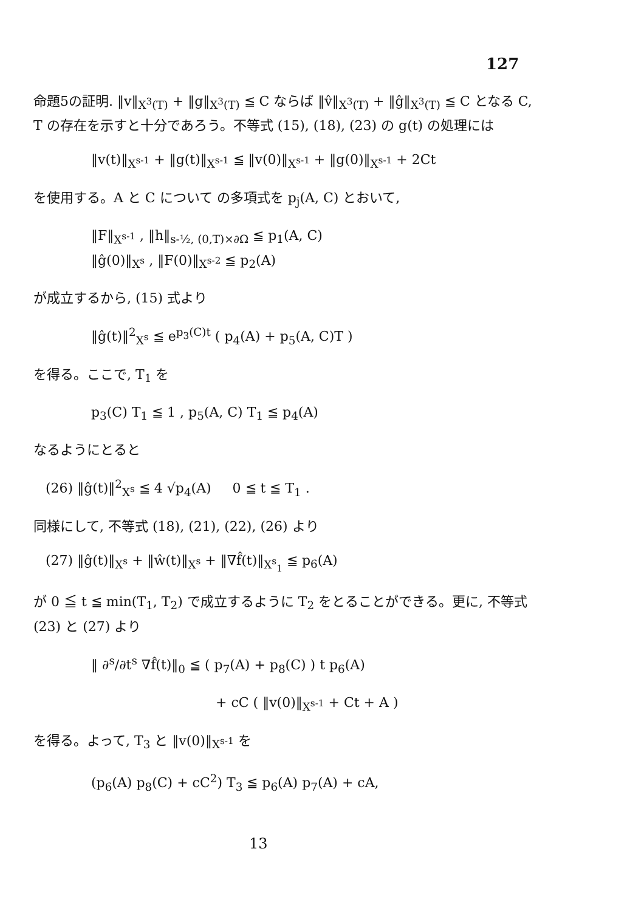127
命題5の証明. ‖v‖<sub>X<sup>3</sup>(T)</sub> + ‖g‖<sub>X<sup>3</sup>(T)</sub> ≦ C ならば ‖v̂‖<sub>X<sup>3</sup>(T)</sub> + ‖ĝ‖<sub>X<sup>3</sup>(T)</sub> ≦ C となる C, T の存在を示すと十分であろう。不等式 (15), (18), (23) の g(t) の処理には
‖v(t)‖<sub>X<sup>s-1</sup></sub> + ‖g(t)‖<sub>X<sup>s-1</sup></sub> ≦ ‖v(0)‖<sub>X<sup>s-1</sup></sub> + ‖g(0)‖<sub>X<sup>s-1</sup></sub> + 2Ct
を使用する。A と C について の多項式を p<sub>j</sub>(A, C) とおいて,
‖F‖<sub>X<sup>s-1</sup></sub> , ‖h‖<sub>s-½, (0,T)×∂Ω</sub> ≦ p<sub>1</sub>(A, C)
‖ĝ(0)‖<sub>X<sup>s</sup></sub> , ‖F(0)‖<sub>X<sup>s-2</sup></sub> ≦ p<sub>2</sub>(A)
が成立するから, (15) 式より
‖ĝ(t)‖<sup>2</sup><sub>X<sup>s</sup></sub> ≦ e<sup>p<sub>3</sub>(C)t</sup> ( p<sub>4</sub>(A) + p<sub>5</sub>(A, C)T )
を得る。ここで, T<sub>1</sub> を
p<sub>3</sub>(C) T<sub>1</sub> ≦ 1 , p<sub>5</sub>(A, C) T<sub>1</sub> ≦ p<sub>4</sub>(A)
なるようにとると
(26) ‖ĝ(t)‖<sup>2</sup><sub>X<sup>s</sup></sub> ≦ 4 √p<sub>4</sub>(A) 0 ≦ t ≦ T<sub>1</sub> .
同様にして, 不等式 (18), (21), (22), (26) より
(27) ‖ĝ(t)‖<sub>X<sup>s</sup></sub> + ‖ŵ(t)‖<sub>X<sup>s</sup></sub> + ‖∇f̂(t)‖<sub>X<sup>s</sup><sub>1</sub></sub> ≦ p<sub>6</sub>(A)
が 0 ≦ t ≦ min(T<sub>1</sub>, T<sub>2</sub>) で成立するように T<sub>2</sub> をとることができる。更に, 不等式 (23) と (27) より
‖ ∂<sup>s</sup>/∂t<sup>s</sup> ∇f̂(t)‖<sub>0</sub> ≦ ( p<sub>7</sub>(A) + p<sub>8</sub>(C) ) t p<sub>6</sub>(A)
+ cC ( ‖v(0)‖<sub>X<sup>s-1</sup></sub> + Ct + A )
を得る。よって, T<sub>3</sub> と ‖v(0)‖<sub>X<sup>s-1</sup></sub> を
(p<sub>6</sub>(A) p<sub>8</sub>(C) + cC<sup>2</sup>) T<sub>3</sub> ≦ p<sub>6</sub>(A) p<sub>7</sub>(A) + cA,
13